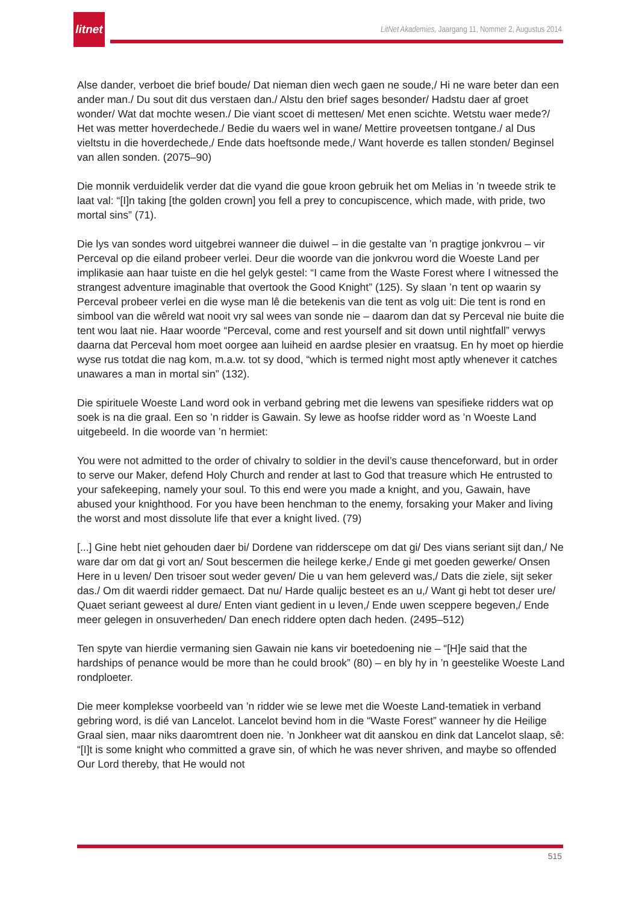litnet
LitNet Akademies, Jaargang 11, Nommer 2, Augustus 2014
Alse dander, verboet die brief boude/ Dat nieman dien wech gaen ne soude,/ Hi ne ware beter dan een ander man./ Du sout dit dus verstaen dan./ Alstu den brief sages besonder/ Hadstu daer af groet wonder/ Wat dat mochte wesen./ Die viant scoet di mettesen/ Met enen scichte. Wetstu waer mede?/ Het was metter hoverdechede./ Bedie du waers wel in wane/ Mettire proveetsen tontgane./ al Dus vieltstu in die hoverdechede,/ Ende dats hoeftsonde mede,/ Want hoverde es tallen stonden/ Beginsel van allen sonden. (2075–90)
Die monnik verduidelik verder dat die vyand die goue kroon gebruik het om Melias in ’n tweede strik te laat val: “[I]n taking [the golden crown] you fell a prey to concupiscence, which made, with pride, two mortal sins” (71).
Die lys van sondes word uitgebrei wanneer die duiwel – in die gestalte van ’n pragtige jonkvrou – vir Perceval op die eiland probeer verlei. Deur die woorde van die jonkvrou word die Woeste Land per implikasie aan haar tuiste en die hel gelyk gestel: “I came from the Waste Forest where I witnessed the strangest adventure imaginable that overtook the Good Knight” (125). Sy slaan ’n tent op waarin sy Perceval probeer verlei en die wyse man lê die betekenis van die tent as volg uit: Die tent is rond en simbool van die wêreld wat nooit vry sal wees van sonde nie – daarom dan dat sy Perceval nie buite die tent wou laat nie. Haar woorde “Perceval, come and rest yourself and sit down until nightfall” verwys daarna dat Perceval hom moet oorgee aan luiheid en aardse plesier en vraatsug. En hy moet op hierdie wyse rus totdat die nag kom, m.a.w. tot sy dood, “which is termed night most aptly whenever it catches unawares a man in mortal sin” (132).
Die spirituele Woeste Land word ook in verband gebring met die lewens van spesifieke ridders wat op soek is na die graal. Een so ’n ridder is Gawain. Sy lewe as hoofse ridder word as ’n Woeste Land uitgebeeld. In die woorde van ’n hermiet:
You were not admitted to the order of chivalry to soldier in the devil’s cause thenceforward, but in order to serve our Maker, defend Holy Church and render at last to God that treasure which He entrusted to your safekeeping, namely your soul. To this end were you made a knight, and you, Gawain, have abused your knighthood. For you have been henchman to the enemy, forsaking your Maker and living the worst and most dissolute life that ever a knight lived. (79)
[...] Gine hebt niet gehouden daer bi/ Dordene van ridderscepe om dat gi/ Des vians seriant sijt dan,/ Ne ware dar om dat gi vort an/ Sout bescermen die heilege kerke,/ Ende gi met goeden gewerke/ Onsen Here in u leven/ Den trisoer sout weder geven/ Die u van hem geleverd was,/ Dats die ziele, sijt seker das./ Om dit waerdi ridder gemaect. Dat nu/ Harde qualijc besteet es an u,/ Want gi hebt tot deser ure/ Quaet seriant geweest al dure/ Enten viant gedient in u leven,/ Ende uwen sceppere begeven,/ Ende meer gelegen in onsuverheden/ Dan enech riddere opten dach heden. (2495–512)
Ten spyte van hierdie vermaning sien Gawain nie kans vir boetedoening nie – “[H]e said that the hardships of penance would be more than he could brook” (80) – en bly hy in ’n geestelike Woeste Land rondploeter.
Die meer komplekse voorbeeld van ’n ridder wie se lewe met die Woeste Land-tematiek in verband gebring word, is dié van Lancelot. Lancelot bevind hom in die “Waste Forest” wanneer hy die Heilige Graal sien, maar niks daaromtrent doen nie. ’n Jonkheer wat dit aanskou en dink dat Lancelot slaap, sê: “[I]t is some knight who committed a grave sin, of which he was never shriven, and maybe so offended Our Lord thereby, that He would not
515